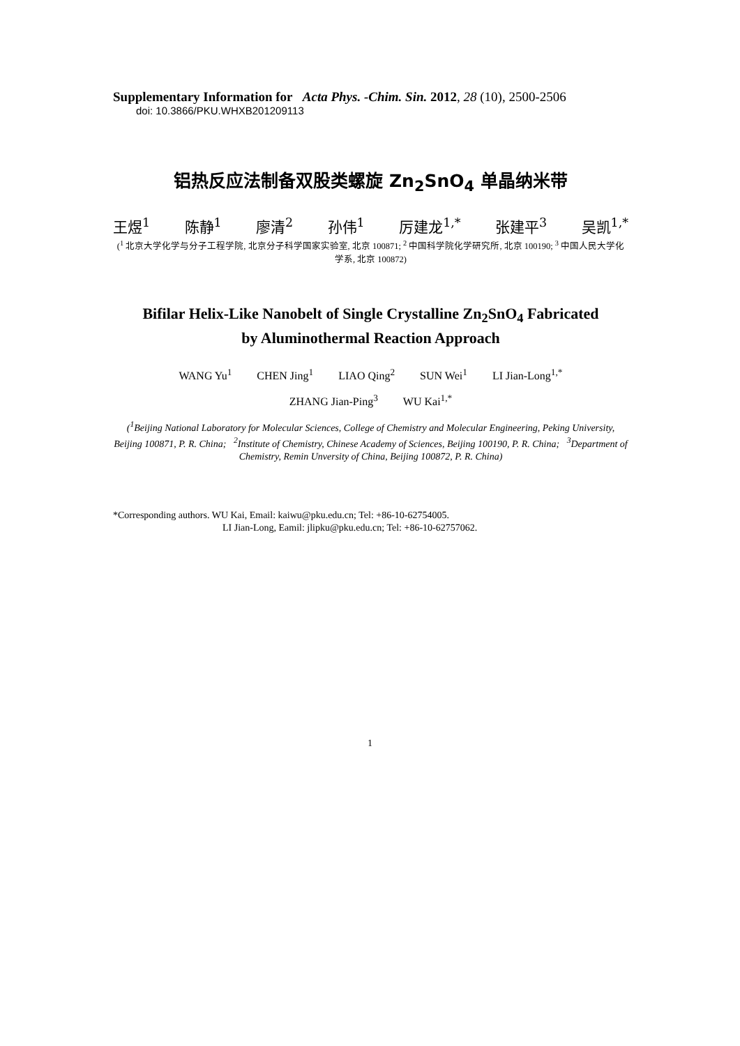Supplementary Information for Acta Phys. -Chim. Sin. 2012, 28 (10), 2500-2506
doi: 10.3866/PKU.WHXB201209113
铝热反应法制备双股类螺旋 Zn<sub>2</sub>SnO<sub>4</sub> 单晶纳米带
王煜<sup>1</sup> 陈静<sup>1</sup> 廖清<sup>2</sup> 孙伟<sup>1</sup> 厉建龙<sup>1,*</sup> 张建平<sup>3</sup> 吴凯<sup>1,*</sup>
(<sup>1</sup> 北京大学化学与分子工程学院, 北京分子科学国家实验室, 北京 100871; <sup>2</sup> 中国科学院化学研究所, 北京 100190; <sup>3</sup> 中国人民大学化学系, 北京 100872)
Bifilar Helix-Like Nanobelt of Single Crystalline Zn<sub>2</sub>SnO<sub>4</sub> Fabricated
by Aluminothermal Reaction Approach
WANG Yu<sup>1</sup> CHEN Jing<sup>1</sup> LIAO Qing<sup>2</sup> SUN Wei<sup>1</sup> LI Jian-Long<sup>1,*</sup>
ZHANG Jian-Ping<sup>3</sup> WU Kai<sup>1,*</sup>
(<sup>1</sup>Beijing National Laboratory for Molecular Sciences, College of Chemistry and Molecular Engineering, Peking University, Beijing 100871, P. R. China; <sup>2</sup>Institute of Chemistry, Chinese Academy of Sciences, Beijing 100190, P. R. China; <sup>3</sup>Department of Chemistry, Remin Unversity of China, Beijing 100872, P. R. China)
*Corresponding authors. WU Kai, Email: kaiwu@pku.edu.cn; Tel: +86-10-62754005.
LI Jian-Long, Eamil: jlipku@pku.edu.cn; Tel: +86-10-62757062.
1